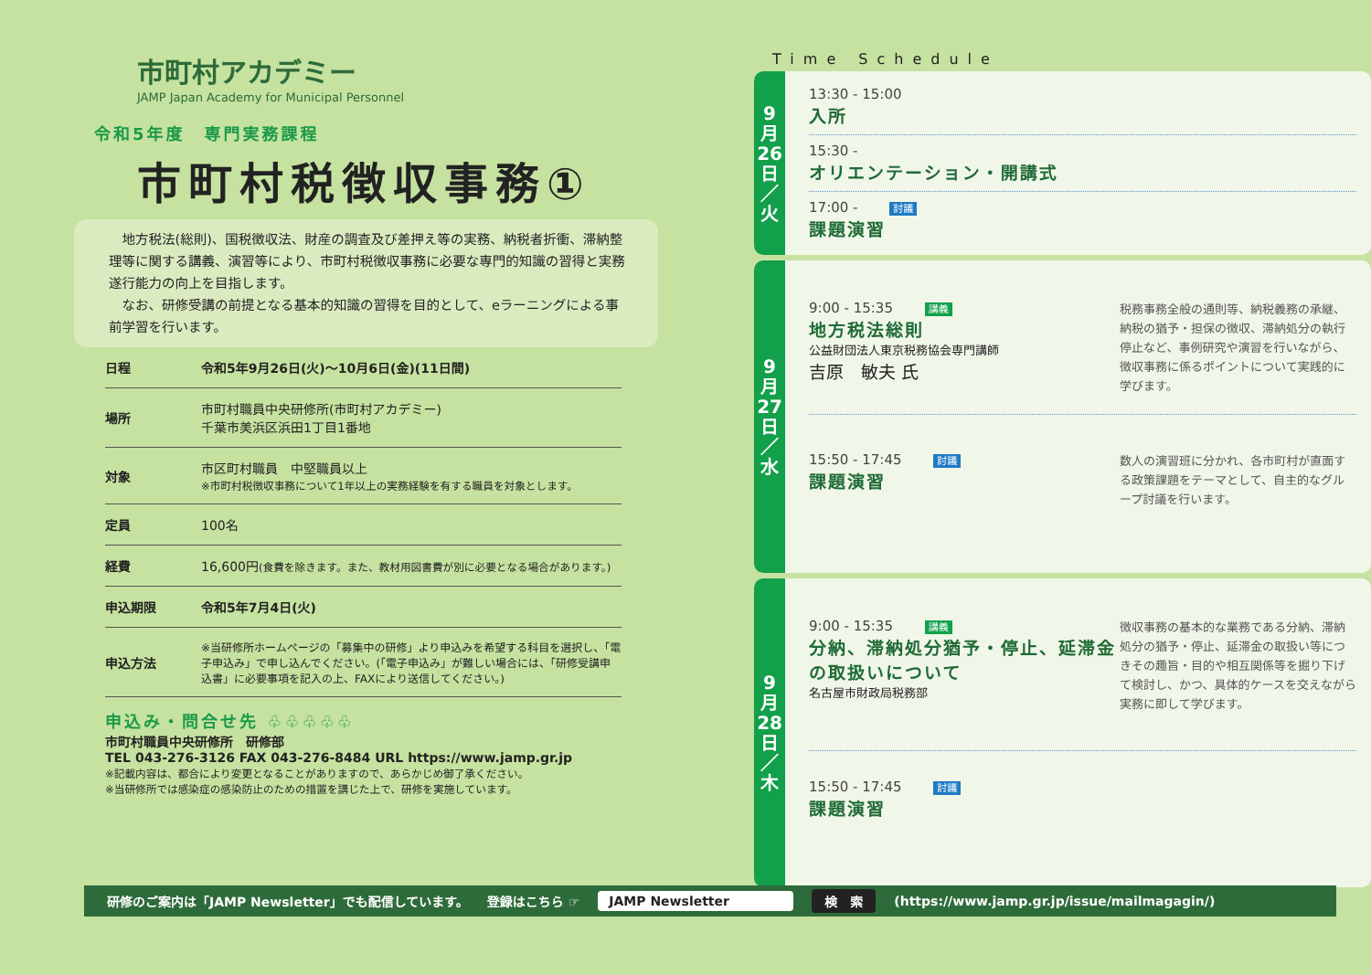市町村アカデミー
JAMP Japan Academy for Municipal Personnel
令和5年度　専門実務課程
市町村税徴収事務①
　地方税法(総則)、国税徴収法、財産の調査及び差押え等の実務、納税者折衝、滞納整理等に関する講義、演習等により、市町村税徴収事務に必要な専門的知識の習得と実務遂行能力の向上を目指します。
　なお、研修受講の前提となる基本的知識の習得を目的として、eラーニングによる事前学習を行います。
| 日程 | 令和5年9月26日(火)～10月6日(金)(11日間) |
| 場所 | 市町村職員中央研修所(市町村アカデミー) 千葉市美浜区浜田1丁目1番地 |
| 対象 | 市区町村職員 中堅職員以上 ※市町村税徴収事務について1年以上の実務経験を有する職員を対象とします。 |
| 定員 | 100名 |
| 経費 | 16,600円 (食費を除きます。また、教材用図書費が別に必要となる場合があります。) |
| 申込期限 | 令和5年7月4日(火) |
| 申込方法 | ※当研修所ホームページの「募集中の研修」より申込みを希望する科目を選択し、「電子申込み」で申し込んでください。(「電子申込み」が難しい場合には、「研修受講申込書」に必要事項を記入の上、FAXにより送信してください。) |
申込み・問合せ先 ♧♧♧♧♧
市町村職員中央研修所　研修部
TEL 043-276-3126 FAX 043-276-8484 URL https://www.jamp.gr.jp
※記載内容は、都合により変更となることがありますので、あらかじめ御了承ください。
※当研修所では感染症の感染防止のための措置を講じた上で、研修を実施しています。
Time Schedule
9
月
26
日
／
火
13:30 - 15:00
入所
15:30 -
オリエンテーション・開講式
17:00 - 討議
課題演習
9
月
27
日
／
水
9:00 - 15:35 講義
地方税法総則
公益財団法人東京税務協会専門講師
吉原　敏夫 氏
税務事務全般の通則等、納税義務の承継、納税の猶予・担保の徴収、滞納処分の執行停止など、事例研究や演習を行いながら、徴収事務に係るポイントについて実践的に学びます。
15:50 - 17:45 討議
課題演習
数人の演習班に分かれ、各市町村が直面する政策課題をテーマとして、自主的なグループ討議を行います。
9
月
28
日
／
木
9:00 - 15:35 講義
分納、滞納処分猶予・停止、延滞金の取扱いについて
名古屋市財政局税務部
徴収事務の基本的な業務である分納、滞納処分の猶予・停止、延滞金の取扱い等につきその趣旨・目的や相互関係等を掘り下げて検討し、かつ、具体的ケースを交えながら実務に即して学びます。
15:50 - 17:45 討議
課題演習
研修のご案内は「JAMP Newsletter」でも配信しています。 登録はこちら ☞ JAMP Newsletter 検　索 (https://www.jamp.gr.jp/issue/mailmagagin/)